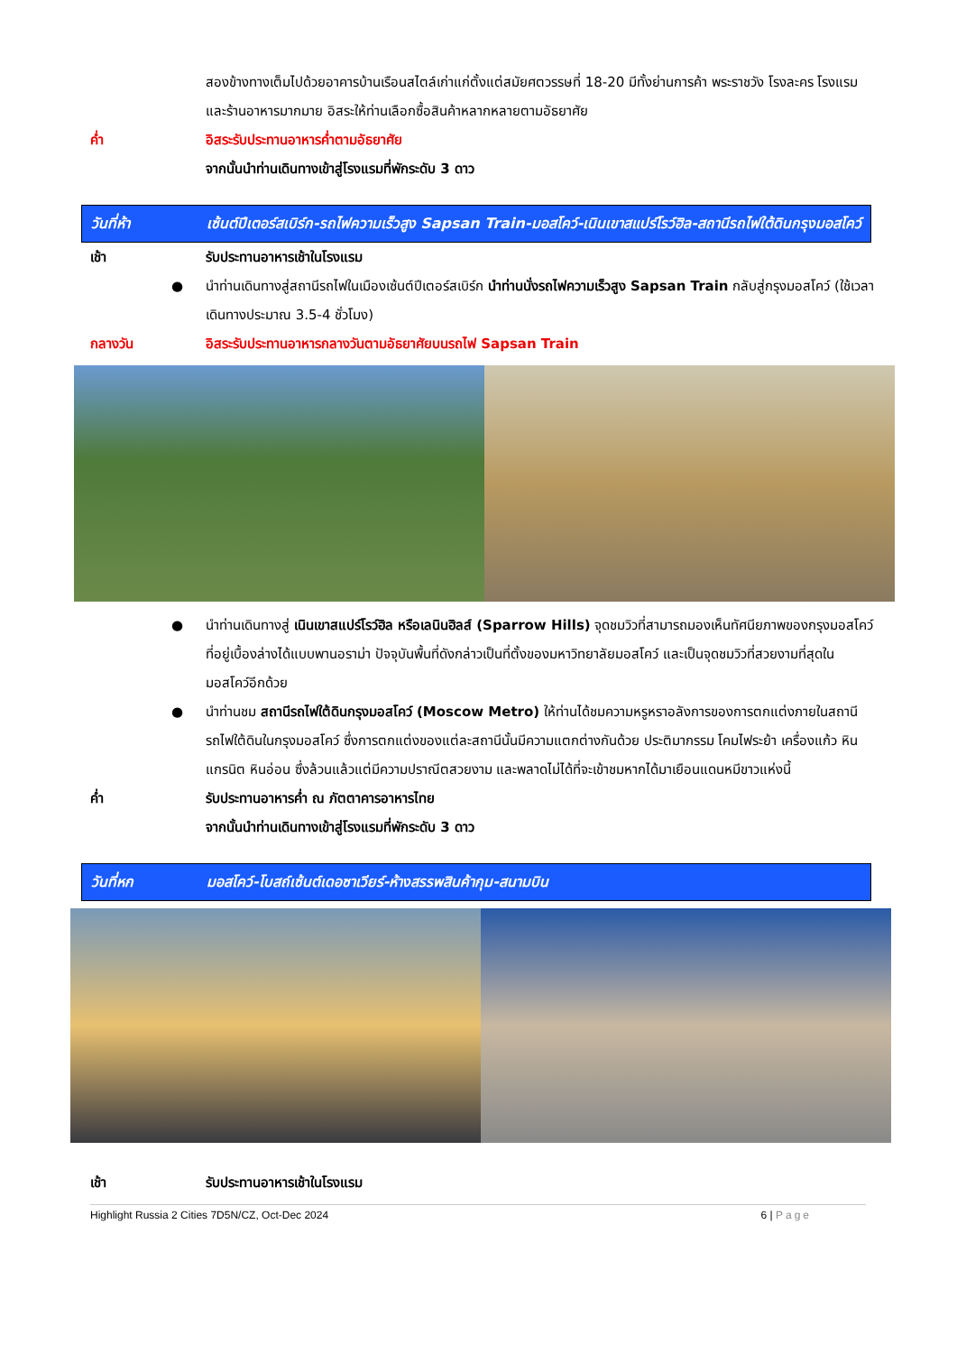สองข้างทางเต็มไปด้วยอาคารบ้านเรือนสไตล์เก่าแก่ตั้งแต่สมัยศตวรรษที่ 18-20 มีทั้งย่านการค้า พระราชวัง โรงละคร โรงแรม และร้านอาหารมากมาย อิสระให้ท่านเลือกซื้อสินค้าหลากหลายตามอัธยาศัย
ค่ำ อิสระรับประทานอาหารค่ำตามอัธยาศัย
จากนั้นนำท่านเดินทางเข้าสู่โรงแรมที่พักระดับ 3 ดาว
วันที่ห้า เซ้นต์ปีเตอร์สเบิร์ก-รถไฟความเร็วสูง Sapsan Train-มอสโคว์-เนินเขาสแปร์โรว์ฮิล-สถานีรถไฟใต้ดินกรุงมอสโคว์
เช้า รับประทานอาหารเช้าในโรงแรม
● นำท่านเดินทางสู่สถานีรถไฟในเมืองเซ้นต์ปีเตอร์สเบิร์ก นำท่านนั่งรถไฟความเร็วสูง Sapsan Train กลับสู่กรุงมอสโคว์ (ใช้เวลาเดินทางประมาณ 3.5-4 ชั่วโมง)
กลางวัน อิสระรับประทานอาหารกลางวันตามอัธยาศัยบนรถไฟ Sapsan Train
● นำท่านเดินทางสู่ เนินเขาสแปร์โรว์ฮิล หรือเลนินฮิลส์ (Sparrow Hills) จุดชมวิวที่สามารถมองเห็นทัศนียภาพของกรุงมอสโคว์ที่อยู่เบื้องล่างได้แบบพานอราม่า ปัจจุบันพื้นที่ดังกล่าวเป็นที่ตั้งของมหาวิทยาลัยมอสโคว์ และเป็นจุดชมวิวที่สวยงามที่สุดในมอสโคว์อีกด้วย
● นำท่านชม สถานีรถไฟใต้ดินกรุงมอสโคว์ (Moscow Metro) ให้ท่านได้ชมความหรูหราอลังการของการตกแต่งภายในสถานีรถไฟใต้ดินในกรุงมอสโคว์ ซึ่งการตกแต่งของแต่ละสถานีนั้นมีความแตกต่างกันด้วย ประติมากรรม โคมไฟระย้า เครื่องแก้ว หินแกรนิต หินอ่อน ซึ่งล้วนแล้วแต่มีความปราณีตสวยงาม และพลาดไม่ได้ที่จะเข้าชมหากได้มาเยือนแดนหมีขาวแห่งนี้
ค่ำ รับประทานอาหารค่ำ ณ ภัตตาคารอาหารไทย
จากนั้นนำท่านเดินทางเข้าสู่โรงแรมที่พักระดับ 3 ดาว
วันที่หก มอสโคว์-โบสถ์เซ้นต์เดอซาเวียร์-ห้างสรรพสินค้ากุม-สนามบิน
เช้า รับประทานอาหารเช้าในโรงแรม
Highlight Russia 2 Cities 7D5N/CZ, Oct-Dec 2024 6 | Page